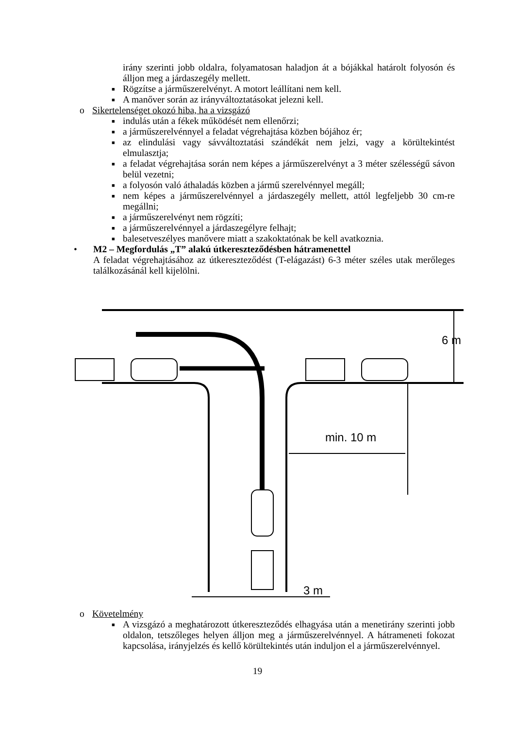irány szerinti jobb oldalra, folyamatosan haladjon át a bójákkal határolt folyosón és álljon meg a járdaszegély mellett.
■ Rögzítse a járműszerelvényt. A motort leállítani nem kell.
■ A manőver során az irányváltoztatásokat jelezni kell.
o Sikertelenséget okozó hiba, ha a vizsgázó
■ indulás után a fékek működését nem ellenőrzi;
■ a járműszerelvénnyel a feladat végrehajtása közben bójához ér;
■ az elindulási vagy sávváltoztatási szándékát nem jelzi, vagy a körültekintést elmulasztja;
■ a feladat végrehajtása során nem képes a járműszerelvényt a 3 méter szélességű sávon belül vezetni;
■ a folyosón való áthaladás közben a jármű szerelvénnyel megáll;
■ nem képes a járműszerelvénnyel a járdaszegély mellett, attól legfeljebb 30 cm-re megállni;
■ a járműszerelvényt nem rögzíti;
■ a járműszerelvénnyel a járdaszegélyre felhajt;
■ balesetveszélyes manővere miatt a szakoktatónak be kell avatkoznia.
• M2 – Megfordulás „T” alakú útkereszteződésben hátramenettel
A feladat végrehajtásához az útkereszteződést (T-elágazást) 6-3 méter széles utak merőleges találkozásánál kell kijelölni.
6 m
min. 10 m
3 m
o Követelmény
■ A vizsgázó a meghatározott útkereszteződés elhagyása után a menetirány szerinti jobb oldalon, tetszőleges helyen álljon meg a járműszerelvénnyel. A hátrameneti fokozat kapcsolása, irányjelzés és kellő körültekintés után induljon el a járműszerelvénnyel.
19